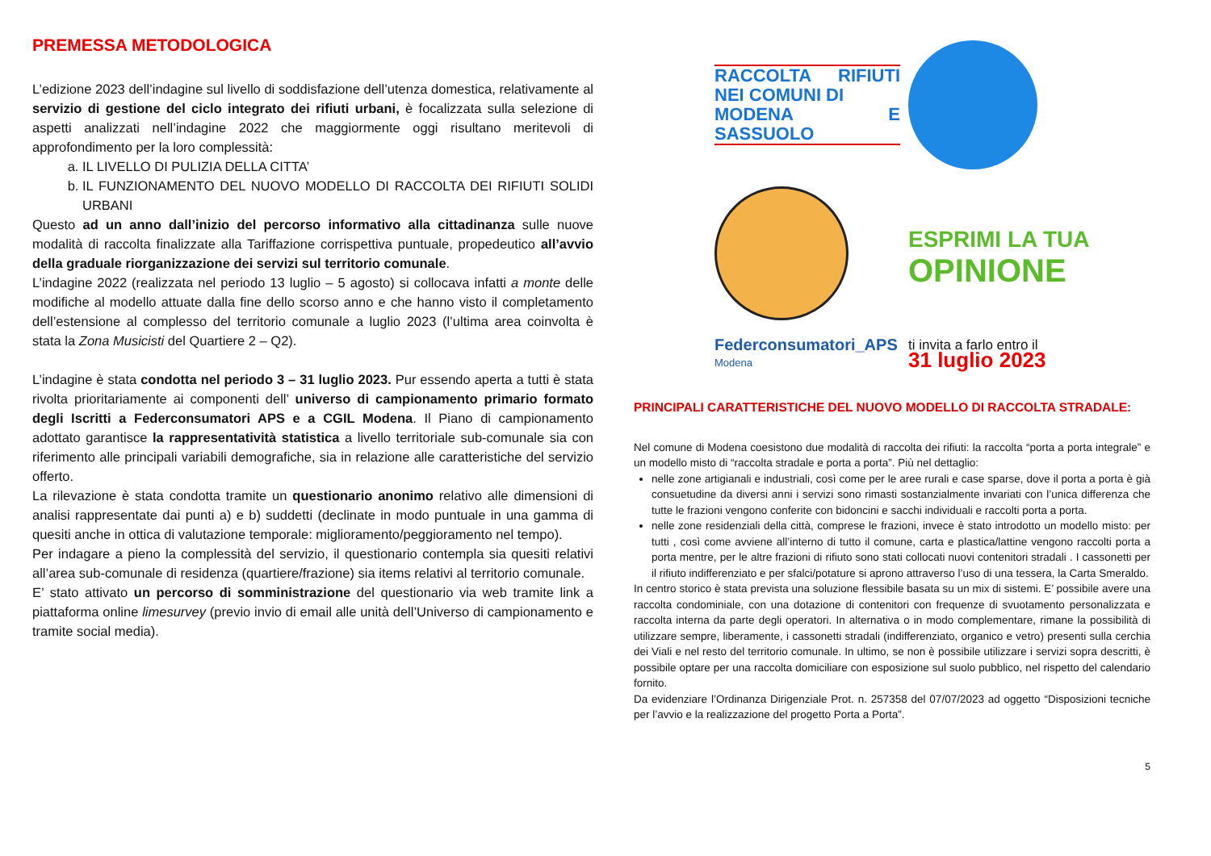PREMESSA METODOLOGICA
L’edizione 2023 dell’indagine sul livello di soddisfazione dell’utenza domestica, relativamente al servizio di gestione del ciclo integrato dei rifiuti urbani, è focalizzata sulla selezione di aspetti analizzati nell’indagine 2022 che maggiormente oggi risultano meritevoli di approfondimento per la loro complessità:
a. IL LIVELLO DI PULIZIA DELLA CITTA’
b. IL FUNZIONAMENTO DEL NUOVO MODELLO DI RACCOLTA DEI RIFIUTI SOLIDI URBANI
Questo ad un anno dall’inizio del percorso informativo alla cittadinanza sulle nuove modalità di raccolta finalizzate alla Tariffazione corrispettiva puntuale, propedeutico all’avvio della graduale riorganizzazione dei servizi sul territorio comunale.
L’indagine 2022 (realizzata nel periodo 13 luglio – 5 agosto) si collocava infatti a monte delle modifiche al modello attuate dalla fine dello scorso anno e che hanno visto il completamento dell’estensione al complesso del territorio comunale a luglio 2023 (l’ultima area coinvolta è stata la Zona Musicisti del Quartiere 2 – Q2).
L’indagine è stata condotta nel periodo 3 – 31 luglio 2023. Pur essendo aperta a tutti è stata rivolta prioritariamente ai componenti dell’ universo di campionamento primario formato degli Iscritti a Federconsumatori APS e a CGIL Modena. Il Piano di campionamento adottato garantisce la rappresentatività statistica a livello territoriale sub-comunale sia con riferimento alle principali variabili demografiche, sia in relazione alle caratteristiche del servizio offerto.
La rilevazione è stata condotta tramite un questionario anonimo relativo alle dimensioni di analisi rappresentate dai punti a) e b) suddetti (declinate in modo puntuale in una gamma di quesiti anche in ottica di valutazione temporale: miglioramento/peggioramento nel tempo).
Per indagare a pieno la complessità del servizio, il questionario contempla sia quesiti relativi all’area sub-comunale di residenza (quartiere/frazione) sia items relativi al territorio comunale.
E’ stato attivato un percorso di somministrazione del questionario via web tramite link a piattaforma online limesurvey (previo invio di email alle unità dell’Universo di campionamento e tramite social media).
RACCOLTA RIFIUTI NEI COMUNI DI
MODENA E SASSUOLO
ESPRIMI LA TUA
OPINIONE
Federconsumatori_APS
Modena
ti invita a farlo entro il
31 luglio 2023
PRINCIPALI CARATTERISTICHE DEL NUOVO MODELLO DI RACCOLTA STRADALE:
Nel comune di Modena coesistono due modalità di raccolta dei rifiuti: la raccolta “porta a porta integrale” e un modello misto di “raccolta stradale e porta a porta”. Più nel dettaglio:
nelle zone artigianali e industriali, così come per le aree rurali e case sparse, dove il porta a porta è già consuetudine da diversi anni i servizi sono rimasti sostanzialmente invariati con l’unica differenza che tutte le frazioni vengono conferite con bidoncini e sacchi individuali e raccolti porta a porta.
nelle zone residenziali della città, comprese le frazioni, invece è stato introdotto un modello misto: per tutti , così come avviene all’interno di tutto il comune, carta e plastica/lattine vengono raccolti porta a porta mentre, per le altre frazioni di rifiuto sono stati collocati nuovi contenitori stradali . I cassonetti per il rifiuto indifferenziato e per sfalci/potature si aprono attraverso l’uso di una tessera, la Carta Smeraldo.
In centro storico è stata prevista una soluzione flessibile basata su un mix di sistemi. E’ possibile avere una raccolta condominiale, con una dotazione di contenitori con frequenze di svuotamento personalizzata e raccolta interna da parte degli operatori. In alternativa o in modo complementare, rimane la possibilità di utilizzare sempre, liberamente, i cassonetti stradali (indifferenziato, organico e vetro) presenti sulla cerchia dei Viali e nel resto del territorio comunale. In ultimo, se non è possibile utilizzare i servizi sopra descritti, è possibile optare per una raccolta domiciliare con esposizione sul suolo pubblico, nel rispetto del calendario fornito.
Da evidenziare l’Ordinanza Dirigenziale Prot. n. 257358 del 07/07/2023 ad oggetto “Disposizioni tecniche per l’avvio e la realizzazione del progetto Porta a Porta”.
5